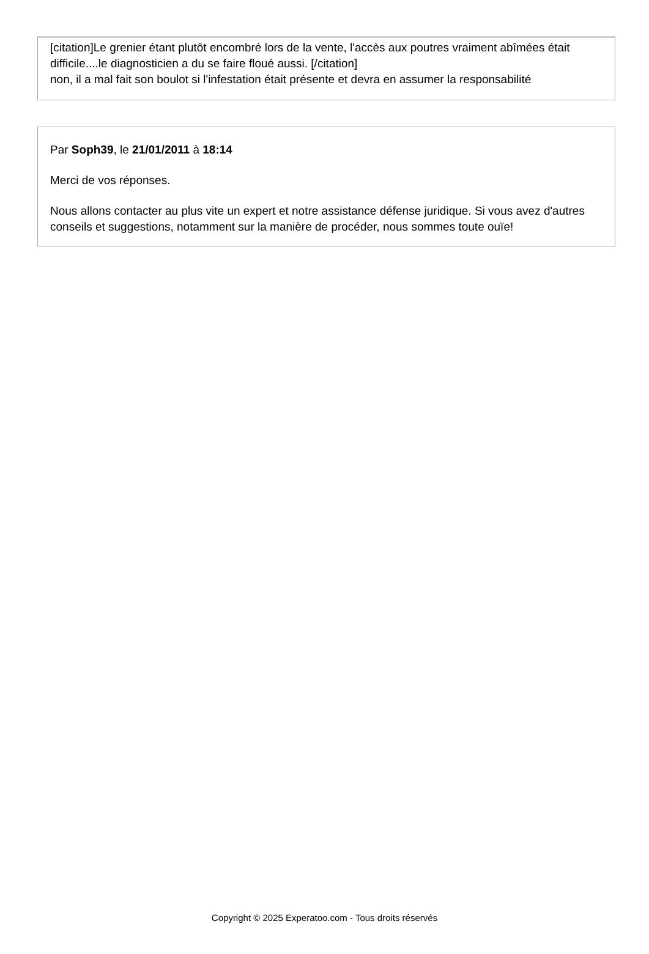[citation]Le grenier étant plutôt encombré lors de la vente, l'accès aux poutres vraiment abîmées était difficile....le diagnosticien a du se faire floué aussi. [/citation]
non, il a mal fait son boulot si l'infestation était présente et devra en assumer la responsabilité
Par Soph39, le 21/01/2011 à 18:14
Merci de vos réponses.
Nous allons contacter au plus vite un expert et notre assistance défense juridique. Si vous avez d'autres conseils et suggestions, notamment sur la manière de procéder, nous sommes toute ouïe!
Copyright © 2025 Experatoo.com - Tous droits réservés